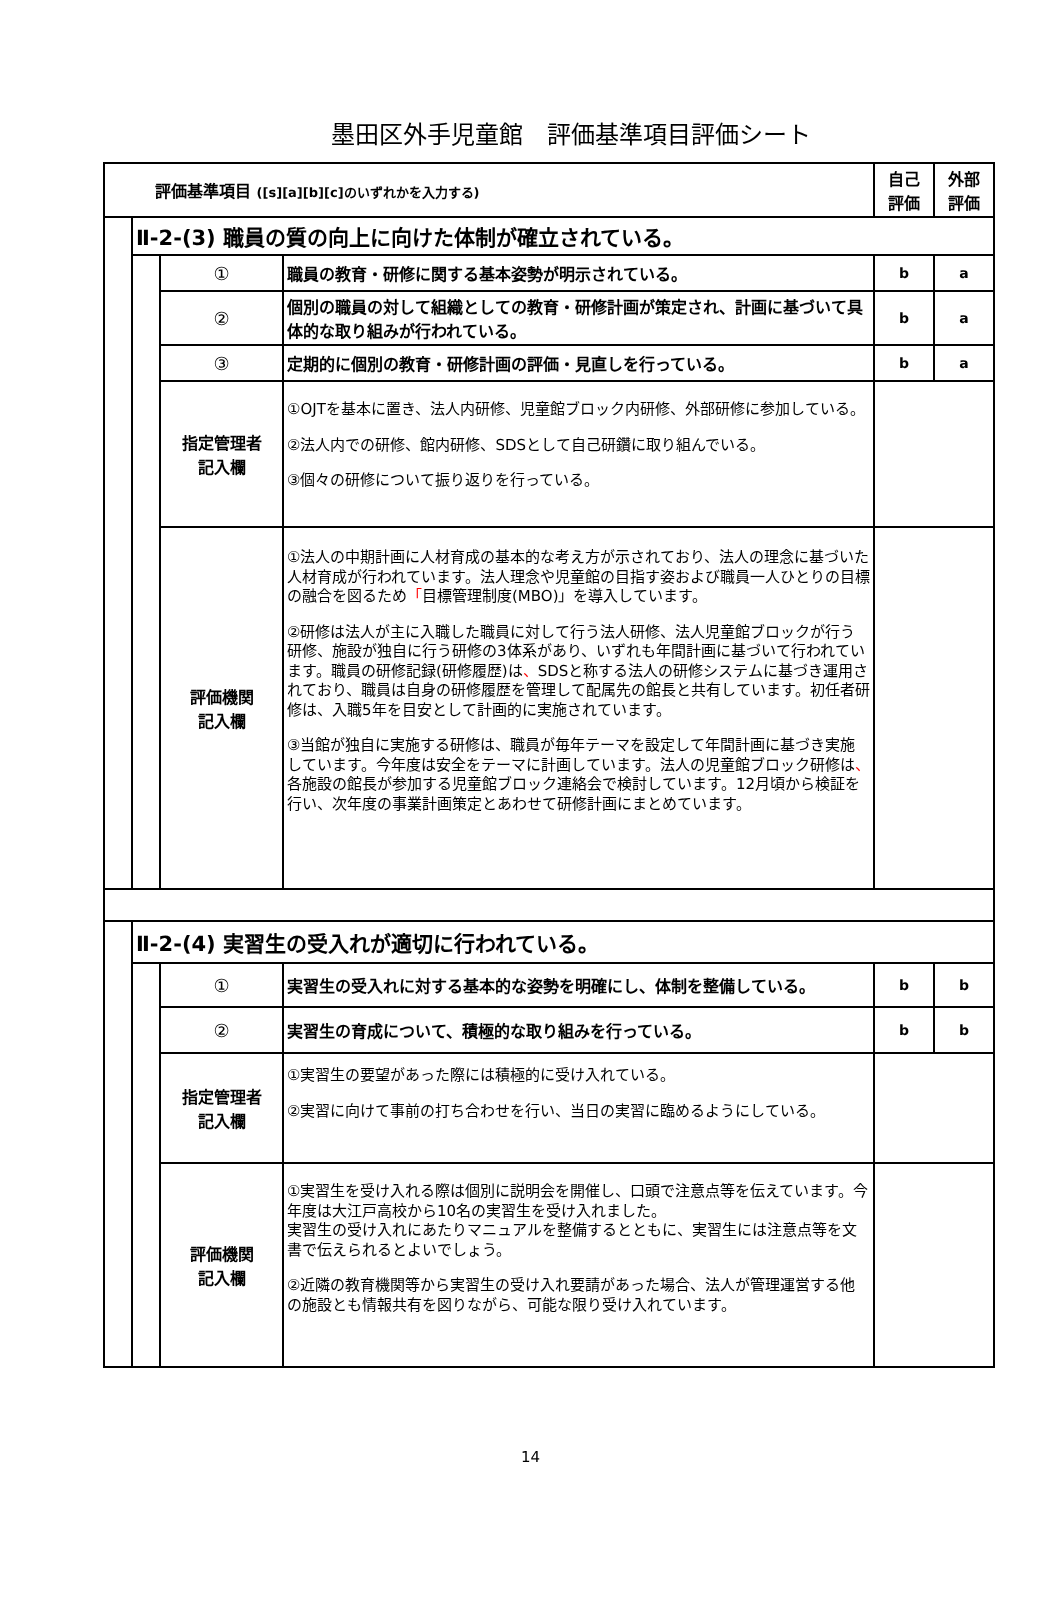墨田区外手児童館　評価基準項目評価シート
| 評価基準項目 ([s][a][b][c]のいずれかを入力する) | | | | 自己 評価 | 外部 評価 |
| | Ⅱ-2-(3) 職員の質の向上に向けた体制が確立されている。 | | | | |
| | | ① | 職員の教育・研修に関する基本姿勢が明示されている。 | b | a |
| | | ② | 個別の職員の対して組織としての教育・研修計画が策定され、計画に基づいて具体的な取り組みが行われている。 | b | a |
| | | ③ | 定期的に個別の教育・研修計画の評価・見直しを行っている。 | b | a |
| | | 指定管理者 記入欄 | ①OJTを基本に置き、法人内研修、児童館ブロック内研修、外部研修に参加している。 ②法人内での研修、館内研修、SDSとして自己研鑽に取り組んでいる。 ③個々の研修について振り返りを行っている。 | | |
| | | 評価機関 記入欄 | ①法人の中期計画に人材育成の基本的な考え方が示されており、法人の理念に基づいた人材育成が行われています。法人理念や児童館の目指す姿および職員一人ひとりの目標の融合を図るため 「 目標管理制度(MBO)」を導入しています。 ②研修は法人が主に入職した職員に対して行う法人研修、法人児童館ブロックが行う研修、施設が独自に行う研修の3体系があり、いずれも年間計画に基づいて行われています。職員の研修記録(研修履歴)は 、 SDSと称する法人の研修システムに基づき運用されており、職員は自身の研修履歴を管理して配属先の館長と共有しています。初任者研修は、入職5年を目安として計画的に実施されています。 ③当館が独自に実施する研修は、職員が毎年テーマを設定して年間計画に基づき実施しています。今年度は安全をテーマに計画しています。法人の児童館ブロック研修は 、 各施設の館長が参加する児童館ブロック連絡会で検討しています。12月頃から検証を行い、次年度の事業計画策定とあわせて研修計画にまとめています。 | | |
| | Ⅱ-2-(4) 実習生の受入れが適切に行われている。 | | | | |
| | | ① | 実習生の受入れに対する基本的な姿勢を明確にし、体制を整備している。 | b | b |
| | | ② | 実習生の育成について、積極的な取り組みを行っている。 | b | b |
| | | 指定管理者 記入欄 | ①実習生の要望があった際には積極的に受け入れている。 ②実習に向けて事前の打ち合わせを行い、当日の実習に臨めるようにしている。 | | |
| | | 評価機関 記入欄 | ①実習生を受け入れる際は個別に説明会を開催し、口頭で注意点等を伝えています。今年度は大江戸高校から10名の実習生を受け入れました。 実習生の受け入れにあたりマニュアルを整備するとともに、実習生には注意点等を文書で伝えられるとよいでしょう。 ②近隣の教育機関等から実習生の受け入れ要請があった場合、法人が管理運営する他の施設とも情報共有を図りながら、可能な限り受け入れています。 | | |
14